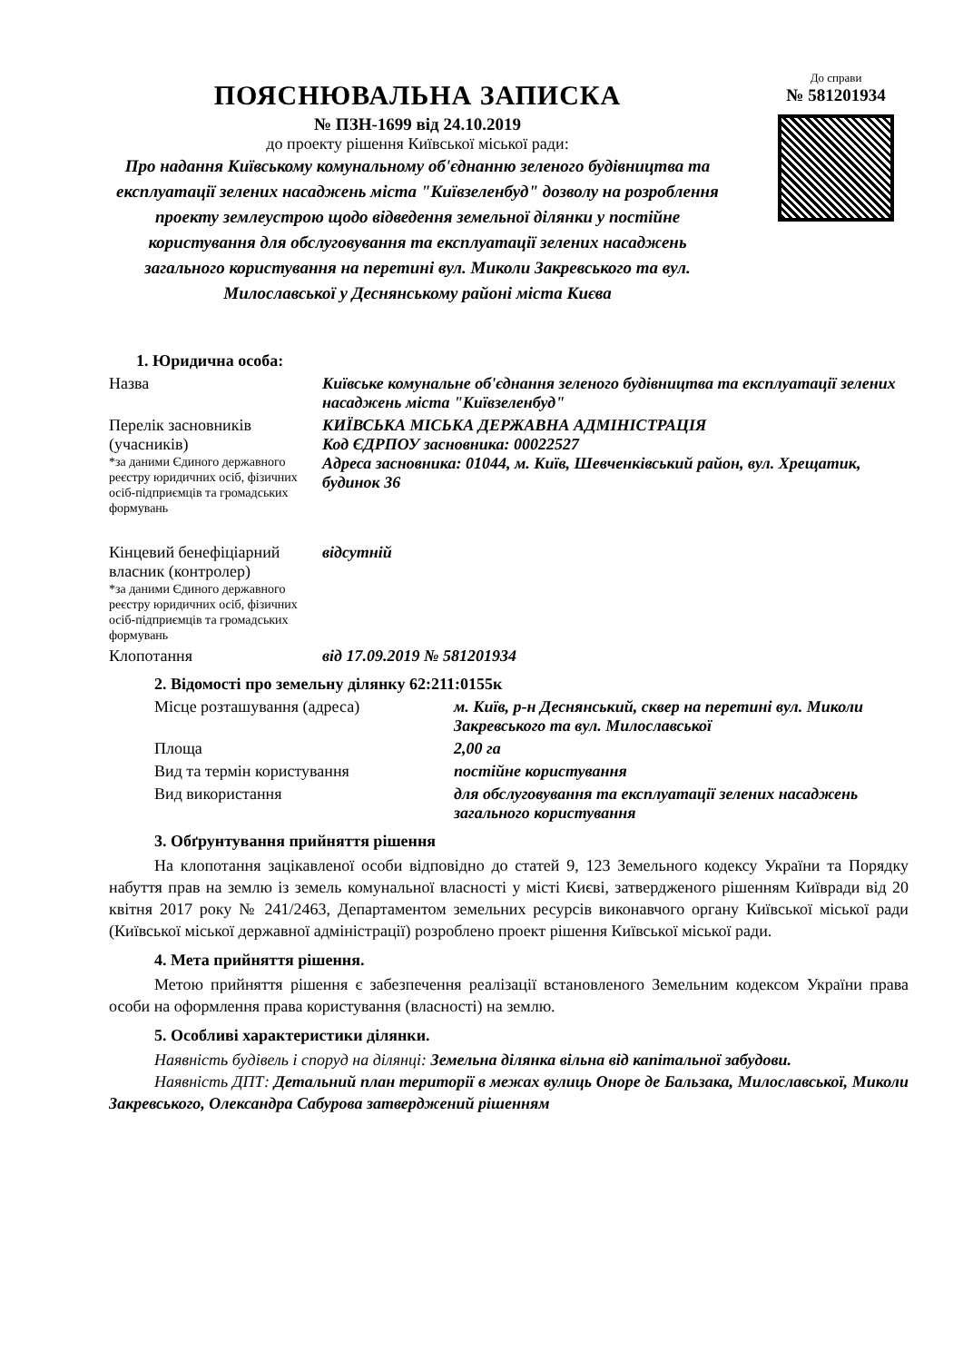ПОЯСНЮВАЛЬНА ЗАПИСКА
№ ПЗН-1699 від 24.10.2019
до проекту рішення Київської міської ради:
Про надання Київському комунальному об'єднанню зеленого будівництва та експлуатації зелених насаджень міста "Київзеленбуд" дозволу на розроблення проекту землеустрою щодо відведення земельної ділянки у постійне користування для обслуговування та експлуатації зелених насаджень загального користування на перетині вул. Миколи Закревського та вул. Милославської у Деснянському районі міста Києва
До справи
№ 581201934
1. Юридична особа:
Назва Київське комунальне об'єднання зеленого будівництва та експлуатації зелених насаджень міста "Київзеленбуд"
Перелік засновників (учасників)
*за даними Єдиного державного реєстру юридичних осіб, фізичних осіб-підприємців та громадських формувань
КИЇВСЬКА МІСЬКА ДЕРЖАВНА АДМІНІСТРАЦІЯ
Код ЄДРПОУ засновника: 00022527
Адреса засновника: 01044, м. Київ, Шевченківський район, вул. Хрещатик, будинок 36
Кінцевий бенефіціарний власник (контролер)
*за даними Єдиного державного реєстру юридичних осіб, фізичних осіб-підприємців та громадських формувань
відсутній
Клопотання від 17.09.2019 № 581201934
2. Відомості про земельну ділянку 62:211:0155к
Місце розташування (адреса) м. Київ, р-н Деснянський, сквер на перетині вул. Миколи Закревського та вул. Милославської
Площа 2,00 га
Вид та термін користування постійне користування
Вид використання для обслуговування та експлуатації зелених насаджень загального користування
3. Обґрунтування прийняття рішення
На клопотання зацікавленої особи відповідно до статей 9, 123 Земельного кодексу України та Порядку набуття прав на землю із земель комунальної власності у місті Києві, затвердженого рішенням Київради від 20 квітня 2017 року № 241/2463, Департаментом земельних ресурсів виконавчого органу Київської міської ради (Київської міської державної адміністрації) розроблено проект рішення Київської міської ради.
4. Мета прийняття рішення.
Метою прийняття рішення є забезпечення реалізації встановленого Земельним кодексом України права особи на оформлення права користування (власності) на землю.
5. Особливі характеристики ділянки.
Наявність будівель і споруд на ділянці: Земельна ділянка вільна від капітальної забудови.
Наявність ДПТ: Детальний план території в межах вулиць Оноре де Бальзака, Милославської, Миколи Закревського, Олександра Сабурова затверджений рішенням